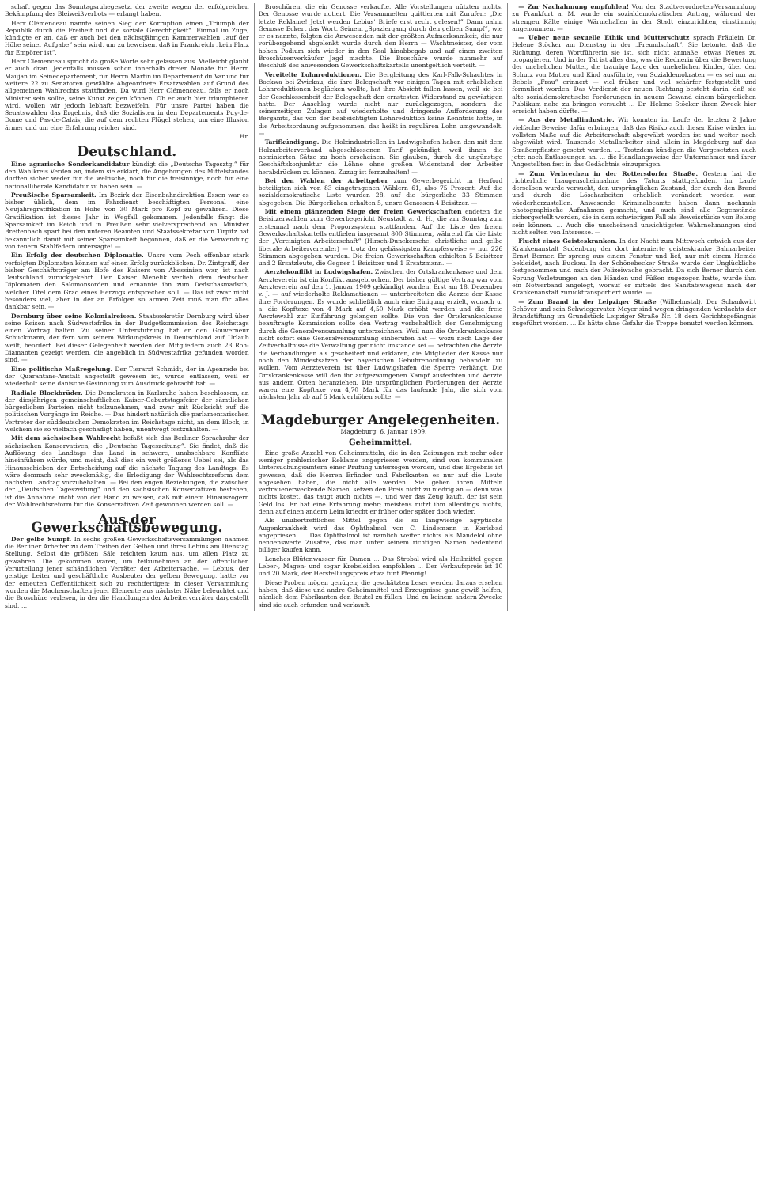schaft gegen das Sonntagsruhegesetz, der zweite wegen der erfolgreichen Bekämpfung des Bleiweißverbots — erlangt haben.
Herr Clémenceau nannte seinen Sieg der Korruption einen „Triumph der Republik durch die Freiheit und die soziale Gerechtigkeit“. Einmal im Zuge, kündigte er an, daß er auch bei den nächstjährigen Kammerwahlen „auf der Höhe seiner Aufgabe“ sein wird, um zu beweisen, daß in Frankreich „kein Platz für Empörer ist“.
Herr Clémenceau spricht da große Worte sehr gelassen aus. Vielleicht glaubt er auch dran. Jedenfalls müssen schon innerhalb dreier Monate für Herrn Maujan im Seinedepartement, für Herrn Martin im Departement du Var und für weitere 22 zu Senatoren gewählte Abgeordnete Ersatzwahlen auf Grund des allgemeinen Wahlrechts stattfinden. Da wird Herr Clémenceau, falls er noch Minister sein sollte, seine Kunst zeigen können. Ob er auch hier triumphieren wird, wollen wir jedoch lebhaft bezweifeln. Für unsre Partei haben die Senatswahlen das Ergebnis, daß die Sozialisten in den Departements Puy-de-Dome und Pas-de-Calais, die auf dem rechten Flügel stehen, um eine Illusion ärmer und um eine Erfahrung reicher sind.
Hr.
Deutschland.
Eine agrarische Sonderkandidatur kündigt die „Deutsche Tagesztg.“ für den Wahlkreis Verden an, indem sie erklärt, die Angehörigen des Mittelstandes dürften sicher weder für die welfische, noch für die freisinnige, noch für eine nationalliberale Kandidatur zu haben sein. —
Preußische Sparsamkeit. Im Bezirk der Eisenbahndirektion Essen war es bisher üblich, dem im Fahrdienst beschäftigten Personal eine Neujahrsgratifikation in Höhe von 30 Mark pro Kopf zu gewähren. Diese Gratifikation ist dieses Jahr in Wegfall gekommen. Jedenfalls fängt die Sparsamkeit im Reich und in Preußen sehr vielversprechend an. Minister Breitenbach spart bei den unteren Beamten und Staatssekretär von Tirpitz hat bekanntlich damit mit seiner Sparsamkeit begonnen, daß er die Verwendung von teuern Stahlfedern untersagte! —
Ein Erfolg der deutschen Diplomatie. Unsre vom Pech offenbar stark verfolgten Diplomaten können auf einen Erfolg zurückblicken. Dr. Zintgraff, der bisher Geschäftsträger am Hofe des Kaisers von Abessinien war, ist nach Deutschland zurückgekehrt. Der Kaiser Menelik verlieh dem deutschen Diplomaten den Salomonsorden und ernannte ihn zum Dedschasmadsch, welcher Titel dem Grad eines Herzogs entsprechen soll. — Das ist zwar nicht besonders viel, aber in der an Erfolgen so armen Zeit muß man für alles dankbar sein. —
Dernburg über seine Kolonialreisen. Staatssekretär Dernburg wird über seine Reisen nach Südwestafrika in der Budgetkommission des Reichstags einen Vortrag halten. Zu seiner Unterstützung hat er den Gouverneur Schuckmann, der fern von seinem Wirkungskreis in Deutschland auf Urlaub weilt, beordert. Bei dieser Gelegenheit werden den Mitgliedern auch 23 Roh-Diamanten gezeigt werden, die angeblich in Südwestafrika gefunden worden sind. —
Eine politische Maßregelung. Der Tierarzt Schmidt, der in Apenrade bei der Quarantäne-Anstalt angestellt gewesen ist, wurde entlassen, weil er wiederholt seine dänische Gesinnung zum Ausdruck gebracht hat. —
Radiale Blockbrüder. Die Demokraten in Karlsruhe haben beschlossen, an der diesjährigen gemeinschaftlichen Kaiser-Geburtstagsfeier der sämtlichen bürgerlichen Parteien nicht teilzunehmen, und zwar mit Rücksicht auf die politischen Vorgänge im Reiche. — Das hindert natürlich die parlamentarischen Vertreter der süddeutschen Demokraten im Reichstage nicht, an dem Block, in welchem sie so vielfach geschädigt haben, unentwegt festzuhalten. —
Mit dem sächsischen Wahlrecht befaßt sich das Berliner Sprachrohr der sächsischen Konservativen, die „Deutsche Tageszeitung“. Sie findet, daß die Auflösung des Landtags das Land in schwere, unabsehbare Konflikte hineinführen würde, und meint, daß dies ein weit größeres Uebel sei, als das Hinausschieben der Entscheidung auf die nächste Tagung des Landtags. Es wäre demnach sehr zweckmäßig, die Erledigung der Wahlrechtsreform dem nächsten Landtag vorzubehalten. — Bei den engen Beziehungen, die zwischen der „Deutschen Tageszeitung“ und den sächsischen Konservativen bestehen, ist die Annahme nicht von der Hand zu weisen, daß mit einem Hinauszögern der Wahlrechtsreform für die Konservativen Zeit gewonnen werden soll. —
Aus der Gewerkschaftsbewegung.
Der gelbe Sumpf. In sechs großen Gewerkschaftsversammlungen nahmen die Berliner Arbeiter zu dem Treiben der Gelben und ihres Lebius am Dienstag Stellung. Selbst die größten Säle reichten kaum aus, um allen Platz zu gewähren. Die gekommen waren, um teilzunehmen an der öffentlichen Verurteilung jener schändlichen Verräter der Arbeitersache. — Lebius, der geistige Leiter und geschäftliche Ausbeuter der gelben Bewegung, hatte vor der erneuten Oeffentlichkeit sich zu rechtfertigen; in dieser Versammlung wurden die Machenschaften jener Elemente aus nächster Nähe beleuchtet und die Broschüre verlesen, in der die Handlungen der Arbeiterverräter dargestellt sind. ...
Broschüren, die ein Genosse verkaufte. Alle Vorstellungen nützten nichts. Der Genosse wurde notiert. Die Versammelten quittierten mit Zurufen: „Die letzte Reklame! Jetzt werden Lebius' Briefe erst recht gelesen!“ Dann nahm Genosse Eckert das Wort. Seinem „Spaziergang durch den gelben Sumpf“, wie er es nannte, folgten die Anwesenden mit der größten Aufmerksamkeit, die nur vorübergehend abgelenkt wurde durch den Herrn — Wachtmeister, der vom hohen Podium sich wieder in den Saal hinabbegab und auf einen zweiten Broschürenverkäufer Jagd machte. Die Broschüre wurde nunmehr auf Beschluß des anwesenden Gewerkschaftskartells unentgeltlich verteilt. —
Vereitelte Lohnreduktionen. Die Bergleitung des Karl-Falk-Schachtes in Bockwa bei Zwickau, die ihre Belegschaft vor einigen Tagen mit erheblichen Lohnreduktionen beglücken wollte, hat ihre Absicht fallen lassen, weil sie bei der Geschlossenheit der Belegschaft den ernstesten Widerstand zu gewärtigen hatte. Der Anschlag wurde nicht nur zurückgezogen, sondern die seinerzeitigen Zulagen auf wiederholte und dringende Aufforderung des Bergamts, das von der beabsichtigten Lohnreduktion keine Kenntnis hatte, in die Arbeitsordnung aufgenommen, das heißt in regulären Lohn umgewandelt. —
Tarifkündigung. Die Holzindustriellen in Ludwigshafen haben den mit dem Holzarbeiterverband abgeschlossenen Tarif gekündigt, weil ihnen die nominierten Sätze zu hoch erscheinen. Sie glauben, durch die ungünstige Geschäftskonjunktur die Löhne ohne großen Widerstand der Arbeiter herabdrücken zu können. Zuzug ist fernzuhalten! —
Bei den Wahlen der Arbeitgeber zum Gewerbegericht in Herford beteiligten sich von 83 eingetragenen Wählern 61, also 75 Prozent. Auf die sozialdemokratische Liste wurden 28, auf die bürgerliche 33 Stimmen abgegeben. Die Bürgerlichen erhalten 5, unsre Genossen 4 Beisitzer. —
Mit einem glänzenden Siege der freien Gewerkschaften endeten die Beisitzerwahlen zum Gewerbegericht Neustadt a. d. H., die am Sonntag zum erstenmal nach dem Proporzsystem stattfanden. Auf die Liste des freien Gewerkschaftskartells entfielen insgesamt 800 Stimmen, während für die Liste der „Vereinigten Arbeiterschaft“ (Hirsch-Dunckersche, christliche und gelbe liberale Arbeitervereinler) — trotz der gehässigsten Kampfesweise — nur 226 Stimmen abgegeben wurden. Die freien Gewerkschaften erhielten 5 Beisitzer und 2 Ersatzleute, die Gegner 1 Beisitzer und 1 Ersatzmann. —
Aerztekonflikt in Ludwigshafen. Zwischen der Ortskrankenkasse und dem Aerzteverein ist ein Konflikt ausgebrochen. Der bisher gültige Vertrag war vom Aerzteverein auf den 1. Januar 1909 gekündigt worden. Erst am 18. Dezember v. J. — auf wiederholte Reklamationen — unterbreiteten die Aerzte der Kasse ihre Forderungen. Es wurde schließlich auch eine Einigung erzielt, wonach u. a. die Kopftaxe von 4 Mark auf 4,50 Mark erhöht werden und die freie Aerztewahl zur Einführung gelangen sollte. Die von der Ortskrankenkasse beauftragte Kommission sollte den Vertrag vorbehaltlich der Genehmigung durch die Generalversammlung unterzeichnen. Weil nun die Ortskrankenkasse nicht sofort eine Generalversammlung einberufen hat — wozu nach Lage der Zeitverhältnisse die Verwaltung gar nicht imstande sei — betrachten die Aerzte die Verhandlungen als gescheitert und erklären, die Mitglieder der Kasse nur noch den Mindestsätzen der bayerischen Gebührenordnung behandeln zu wollen. Vom Aerzteverein ist über Ludwigshafen die Sperre verhängt. Die Ortskrankenkasse will den ihr aufgezwungenen Kampf ausfechten und Aerzte aus andern Orten heranziehen. Die ursprünglichen Forderungen der Aerzte waren eine Kopftaxe von 4,70 Mark für das laufende Jahr, die sich vom nächsten Jahr ab auf 5 Mark erhöhen sollte. —
Magdeburger Angelegenheiten.
Magdeburg, 6. Januar 1909.
Geheimmittel.
Eine große Anzahl von Geheimmitteln, die in den Zeitungen mit mehr oder weniger prahlerischer Reklame angepriesen werden, sind von kommunalen Untersuchungsämtern einer Prüfung unterzogen worden, und das Ergebnis ist gewesen, daß die Herren Erfinder und Fabrikanten es nur auf die Leute abgesehen haben, die nicht alle werden. Sie geben ihren Mitteln vertrauenerweckende Namen, setzen den Preis nicht zu niedrig an — denn was nichts kostet, das taugt auch nichts —, und wer das Zeug kauft, der ist sein Geld los. Er hat eine Erfahrung mehr; meistens nützt ihm allerdings nichts, denn auf einen andern Leim kriecht er früher oder später doch wieder.
Als unübertreffliches Mittel gegen die so langwierige ägyptische Augenkrankheit wird das Ophthalmol von C. Lindemann in Karlsbad angepriesen. ... Das Ophthalmol ist nämlich weiter nichts als Mandelöl ohne nennenswerte Zusätze, das man unter seinem richtigen Namen bedeutend billiger kaufen kann.
Lenches Blütenwasser für Damen ... Das Strobal wird als Heilmittel gegen Leber-, Magen- und sogar Krebsleiden empfohlen ... Der Verkaufspreis ist 10 und 20 Mark, der Herstellungspreis etwa fünf Pfennig! ...
Diese Proben mögen genügen; die geschätzten Leser werden daraus ersehen haben, daß diese und andre Geheimmittel und Erzeugnisse ganz gewiß helfen, nämlich dem Fabrikanten den Beutel zu füllen. Und zu keinem andern Zwecke sind sie auch erfunden und verkauft.
— Zur Nachahmung empfohlen! Von der Stadtverordneten-Versammlung zu Frankfurt a. M. wurde ein sozialdemokratischer Antrag, während der strengen Kälte einige Wärmehallen in der Stadt einzurichten, einstimmig angenommen. —
— Ueber neue sexuelle Ethik und Mutterschutz sprach Fräulein Dr. Helene Stöcker am Dienstag in der „Freundschaft“. Sie betonte, daß die Richtung, deren Wortführerin sie ist, sich nicht anmaße, etwas Neues zu propagieren. Und in der Tat ist alles das, was die Rednerin über die Bewertung der unehelichen Mutter, die traurige Lage der unehelichen Kinder, über den Schutz von Mutter und Kind ausführte, von Sozialdemokraten — es sei nur an Bebels „Frau“ erinnert — viel früher und viel schärfer festgestellt und formuliert worden. Das Verdienst der neuen Richtung besteht darin, daß sie alte sozialdemokratische Forderungen in neuem Gewand einem bürgerlichen Publikum nahe zu bringen versucht ... Dr. Helene Stöcker ihren Zweck hier erreicht haben dürfte. —
— Aus der Metallindustrie. Wir konnten im Laufe der letzten 2 Jahre vielfache Beweise dafür erbringen, daß das Risiko auch dieser Krise wieder im vollsten Maße auf die Arbeiterschaft abgewälzt worden ist und weiter noch abgewälzt wird. Tausende Metallarbeiter sind allein in Magdeburg auf das Straßenpflaster gesetzt worden. ... Trotzdem kündigen die Vorgesetzten auch jetzt noch Entlassungen an. ... die Handlungsweise der Unternehmer und ihrer Angestellten fest in das Gedächtnis einzuprägen.
— Zum Verbrechen in der Rottersdorfer Straße. Gestern hat die richterliche Inaugenscheinnahme des Tatorts stattgefunden. Im Laufe derselben wurde versucht, den ursprünglichen Zustand, der durch den Brand und durch die Löscharbeiten erheblich verändert worden war, wiederherzustellen. Anwesende Kriminalbeamte haben dann nochmals photographische Aufnahmen gemacht, und auch sind alle Gegenstände sichergestellt worden, die in dem schwierigen Fall als Beweisstücke von Belang sein können. ... Auch die unscheinend unwichtigsten Wahrnehmungen sind nicht selten von Interesse. —
Flucht eines Geisteskranken. In der Nacht zum Mittwoch entwich aus der Krankenanstalt Sudenburg der dort internierte geisteskranke Bahnarbeiter Ernst Berner. Er sprang aus einem Fenster und lief, nur mit einem Hemde bekleidet, nach Buckau. In der Schönebecker Straße wurde der Unglückliche festgenommen und nach der Polizeiwache gebracht. Da sich Berner durch den Sprung Verletzungen an den Händen und Füßen zugezogen hatte, wurde ihm ein Notverband angelegt, worauf er mittels des Sanitätswagens nach der Krankenanstalt zurücktransportiert wurde. —
— Zum Brand in der Leipziger Straße (Wilhelmstal). Der Schankwirt Schöver und sein Schwiegervater Meyer sind wegen dringenden Verdachts der Brandstiftung im Grundstück Leipziger Straße Nr. 18 dem Gerichtsgefängnis zugeführt worden. ... Es hätte ohne Gefahr die Treppe benutzt werden können.